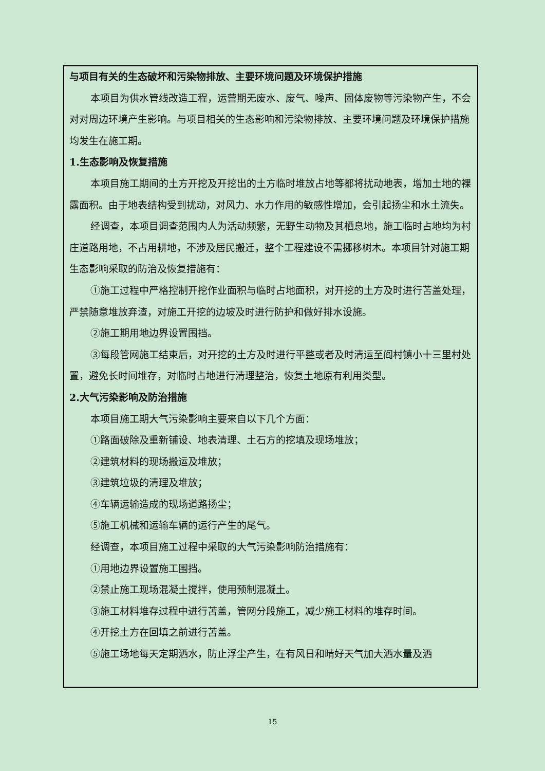与项目有关的生态破坏和污染物排放、主要环境问题及环境保护措施
本项目为供水管线改造工程，运营期无废水、废气、噪声、固体废物等污染物产生，不会对对周边环境产生影响。与项目相关的生态影响和污染物排放、主要环境问题及环境保护措施均发生在施工期。
1.生态影响及恢复措施
本项目施工期间的土方开挖及开挖出的土方临时堆放占地等都将扰动地表，增加土地的裸露面积。由于地表结构受到扰动，对风力、水力作用的敏感性增加，会引起扬尘和水土流失。
经调查，本项目调查范围内人为活动频繁，无野生动物及其栖息地，施工临时占地均为村庄道路用地，不占用耕地，不涉及居民搬迁，整个工程建设不需挪移树木。本项目针对施工期生态影响采取的防治及恢复措施有：
①施工过程中严格控制开挖作业面积与临时占地面积，对开挖的土方及时进行苫盖处理，严禁随意堆放弃渣，对施工开挖的边坡及时进行防护和做好排水设施。
②施工期用地边界设置围挡。
③每段管网施工结束后，对开挖的土方及时进行平整或者及时清运至阎村镇小十三里村处置，避免长时间堆存，对临时占地进行清理整治，恢复土地原有利用类型。
2.大气污染影响及防治措施
本项目施工期大气污染影响主要来自以下几个方面：
①路面破除及重新铺设、地表清理、土石方的挖填及现场堆放；
②建筑材料的现场搬运及堆放；
③建筑垃圾的清理及堆放；
④车辆运输造成的现场道路扬尘；
⑤施工机械和运输车辆的运行产生的尾气。
经调查，本项目施工过程中采取的大气污染影响防治措施有：
①用地边界设置施工围挡。
②禁止施工现场混凝土搅拌，使用预制混凝土。
③施工材料堆存过程中进行苫盖，管网分段施工，减少施工材料的堆存时间。
④开挖土方在回填之前进行苫盖。
⑤施工场地每天定期洒水，防止浮尘产生，在有风日和晴好天气加大洒水量及洒
15